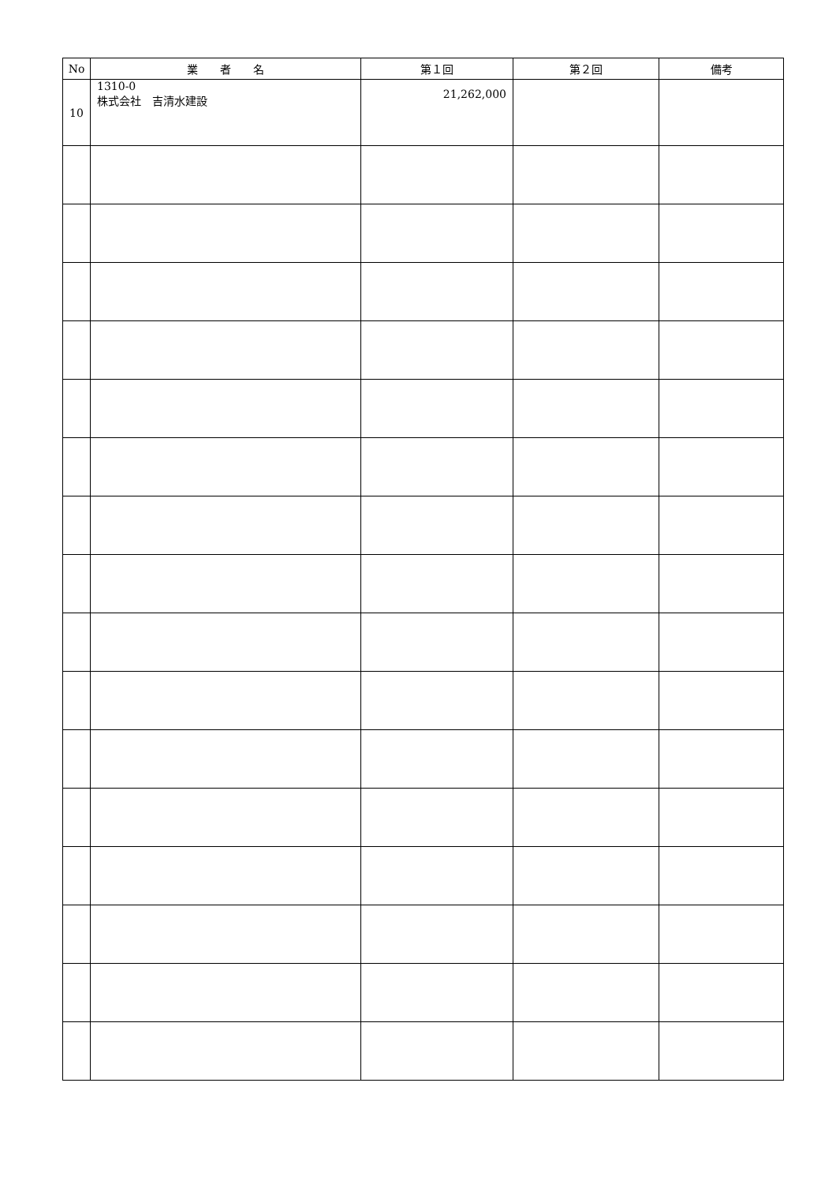| No | 業 者 名 | 第１回 | 第２回 | 備考 |
| --- | --- | --- | --- | --- |
| 10 | 1310-0 株式会社 吉清水建設 | 21,262,000 | | |